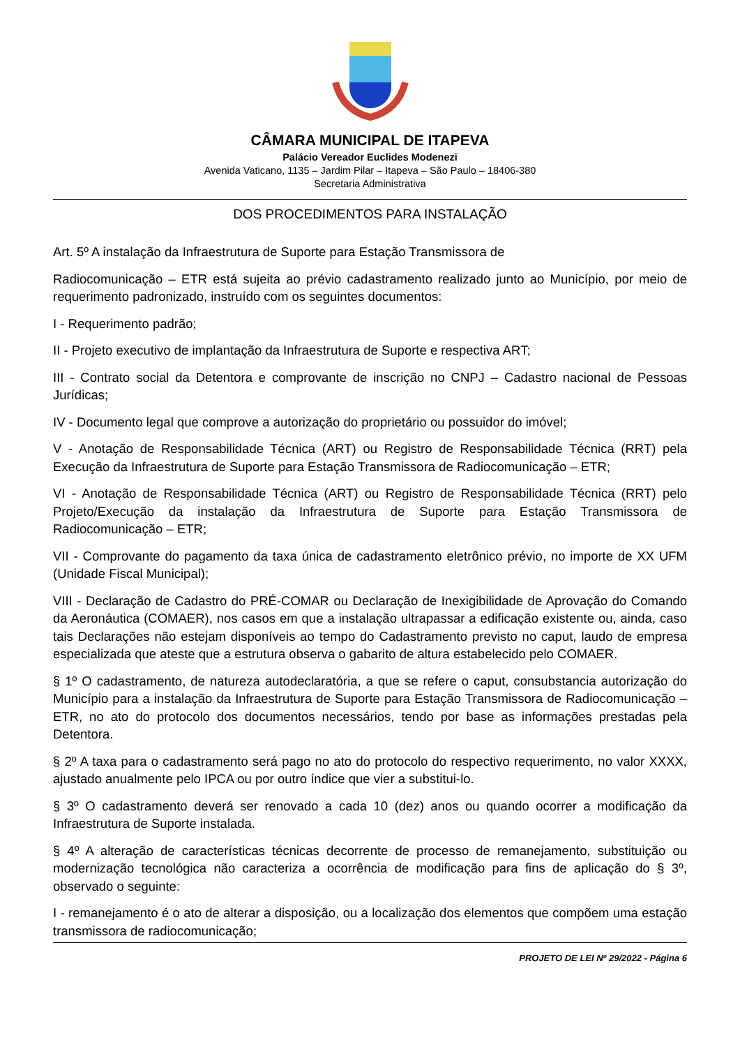CÂMARA MUNICIPAL DE ITAPEVA
Palácio Vereador Euclides Modenezi
Avenida Vaticano, 1135 – Jardim Pilar – Itapeva – São Paulo – 18406-380
Secretaria Administrativa
DOS PROCEDIMENTOS PARA INSTALAÇÃO
Art. 5º A instalação da Infraestrutura de Suporte para Estação Transmissora de
Radiocomunicação – ETR está sujeita ao prévio cadastramento realizado junto ao Município, por meio de requerimento padronizado, instruído com os seguintes documentos:
I - Requerimento padrão;
II - Projeto executivo de implantação da Infraestrutura de Suporte e respectiva ART;
III - Contrato social da Detentora e comprovante de inscrição no CNPJ – Cadastro nacional de Pessoas Jurídicas;
IV - Documento legal que comprove a autorização do proprietário ou possuidor do imóvel;
V - Anotação de Responsabilidade Técnica (ART) ou Registro de Responsabilidade Técnica (RRT) pela Execução da Infraestrutura de Suporte para Estação Transmissora de Radiocomunicação – ETR;
VI - Anotação de Responsabilidade Técnica (ART) ou Registro de Responsabilidade Técnica (RRT) pelo Projeto/Execução da instalação da Infraestrutura de Suporte para Estação Transmissora de Radiocomunicação – ETR;
VII - Comprovante do pagamento da taxa única de cadastramento eletrônico prévio, no importe de XX UFM (Unidade Fiscal Municipal);
VIII - Declaração de Cadastro do PRÉ-COMAR ou Declaração de Inexigibilidade de Aprovação do Comando da Aeronáutica (COMAER), nos casos em que a instalação ultrapassar a edificação existente ou, ainda, caso tais Declarações não estejam disponíveis ao tempo do Cadastramento previsto no caput, laudo de empresa especializada que ateste que a estrutura observa o gabarito de altura estabelecido pelo COMAER.
§ 1º O cadastramento, de natureza autodeclaratória, a que se refere o caput, consubstancia autorização do Município para a instalação da Infraestrutura de Suporte para Estação Transmissora de Radiocomunicação – ETR, no ato do protocolo dos documentos necessários, tendo por base as informações prestadas pela Detentora.
§ 2º A taxa para o cadastramento será pago no ato do protocolo do respectivo requerimento, no valor XXXX, ajustado anualmente pelo IPCA ou por outro índice que vier a substitui-lo.
§ 3º O cadastramento deverá ser renovado a cada 10 (dez) anos ou quando ocorrer a modificação da Infraestrutura de Suporte instalada.
§ 4º A alteração de características técnicas decorrente de processo de remanejamento, substituição ou modernização tecnológica não caracteriza a ocorrência de modificação para fins de aplicação do § 3º, observado o seguinte:
I - remanejamento é o ato de alterar a disposição, ou a localização dos elementos que compõem uma estação transmissora de radiocomunicação;
PROJETO DE LEI Nº 29/2022 - Página 6